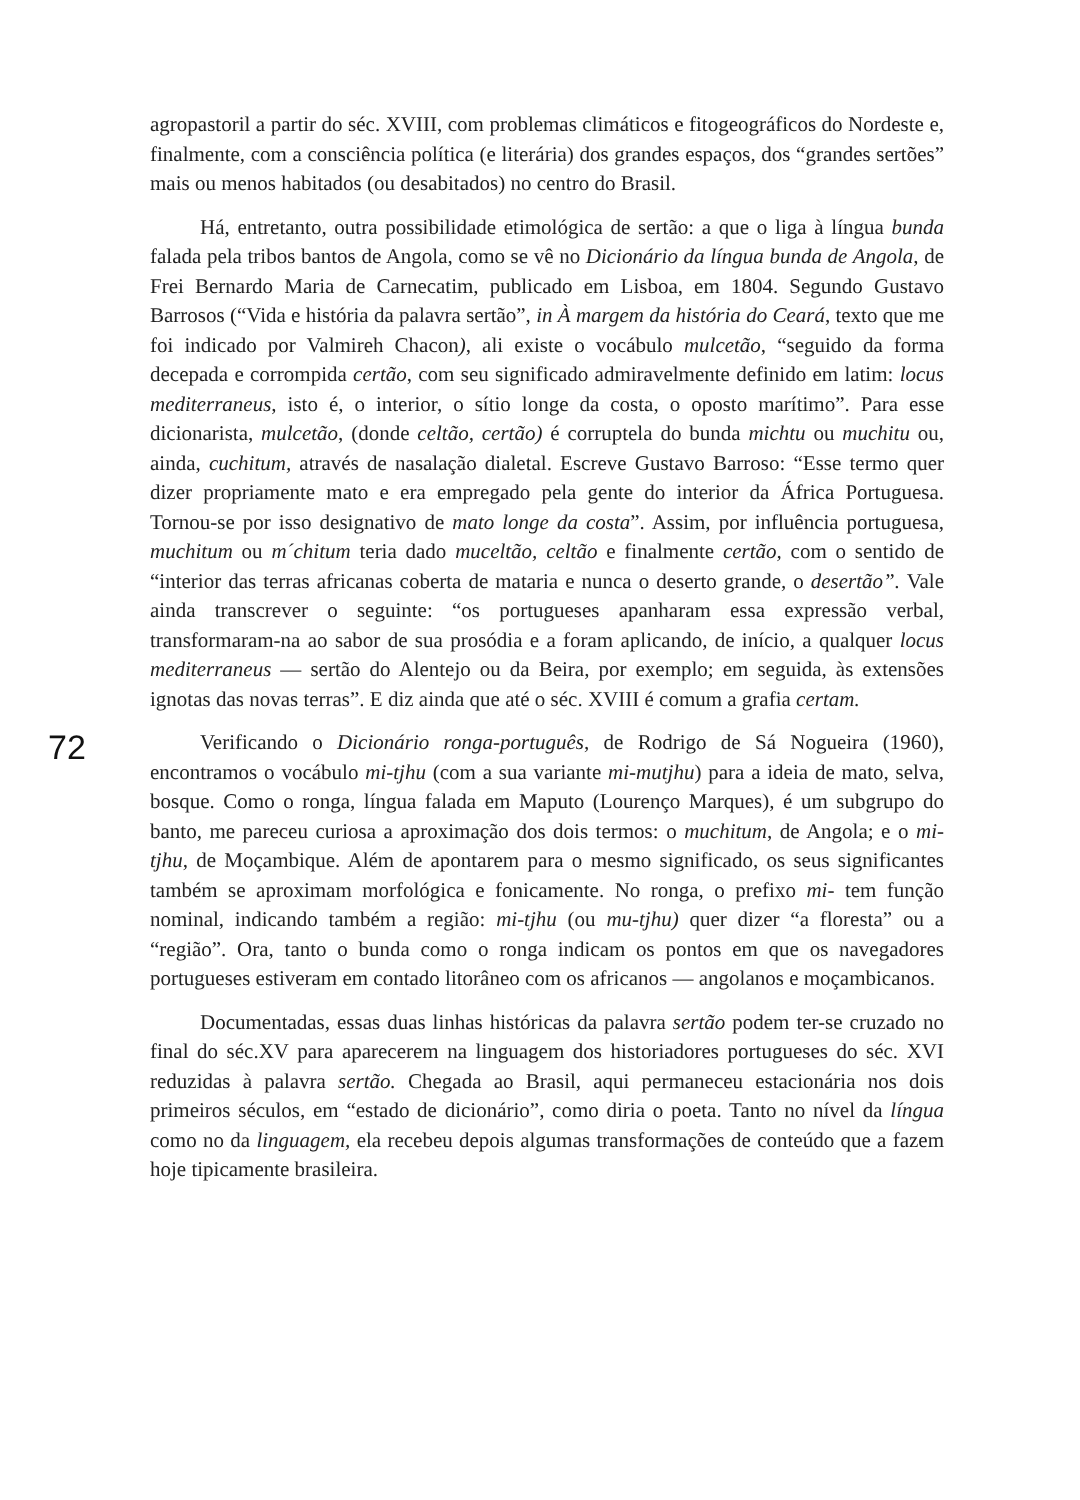72
agropastoril a partir do séc. XVIII, com problemas climáticos e fitogeográficos do Nordeste e, finalmente, com a consciência política (e literária) dos grandes espaços, dos “grandes sertões” mais ou menos habitados (ou desabitados) no centro do Brasil.
Há, entretanto, outra possibilidade etimológica de sertão: a que o liga à língua bunda falada pela tribos bantos de Angola, como se vê no Dicionário da língua bunda de Angola, de Frei Bernardo Maria de Carnecatim, publicado em Lisboa, em 1804. Segundo Gustavo Barrosos (“Vida e história da palavra sertão”, in À margem da história do Ceará, texto que me foi indicado por Valmireh Chacon), ali existe o vocábulo mulcetão, “seguido da forma decepada e corrompida certão, com seu significado admiravelmente definido em latim: locus mediterraneus, isto é, o interior, o sítio longe da costa, o oposto marítimo”. Para esse dicionarista, mulcetão, (donde celtão, certão) é corruptela do bunda michtu ou muchitu ou, ainda, cuchitum, através de nasalação dialetal. Escreve Gustavo Barroso: “Esse termo quer dizer propriamente mato e era empregado pela gente do interior da África Portuguesa. Tornou-se por isso designativo de mato longe da costa”. Assim, por influência portuguesa, muchitum ou m´chitum teria dado muceltão, celtão e finalmente certão, com o sentido de “interior das terras africanas coberta de mataria e nunca o deserto grande, o desertão”. Vale ainda transcrever o seguinte: “os portugueses apanharam essa expressão verbal, transformaram-na ao sabor de sua prosódia e a foram aplicando, de início, a qualquer locus mediterraneus — sertão do Alentejo ou da Beira, por exemplo; em seguida, às extensões ignotas das novas terras”. E diz ainda que até o séc. XVIII é comum a grafia certam.
Verificando o Dicionário ronga-português, de Rodrigo de Sá Nogueira (1960), encontramos o vocábulo mi-tjhu (com a sua variante mi-mutjhu) para a ideia de mato, selva, bosque. Como o ronga, língua falada em Maputo (Lourenço Marques), é um subgrupo do banto, me pareceu curiosa a aproximação dos dois termos: o muchitum, de Angola; e o mi-tjhu, de Moçambique. Além de apontarem para o mesmo significado, os seus significantes também se aproximam morfológica e fonicamente. No ronga, o prefixo mi- tem função nominal, indicando também a região: mi-tjhu (ou mu-tjhu) quer dizer “a floresta” ou a “região”. Ora, tanto o bunda como o ronga indicam os pontos em que os navegadores portugueses estiveram em contado litorâneo com os africanos — angolanos e moçambicanos.
Documentadas, essas duas linhas históricas da palavra sertão podem ter-se cruzado no final do séc.XV para aparecerem na linguagem dos historiadores portugueses do séc. XVI reduzidas à palavra sertão. Chegada ao Brasil, aqui permaneceu estacionária nos dois primeiros séculos, em “estado de dicionário”, como diria o poeta. Tanto no nível da língua como no da linguagem, ela recebeu depois algumas transformações de conteúdo que a fazem hoje tipicamente brasileira.